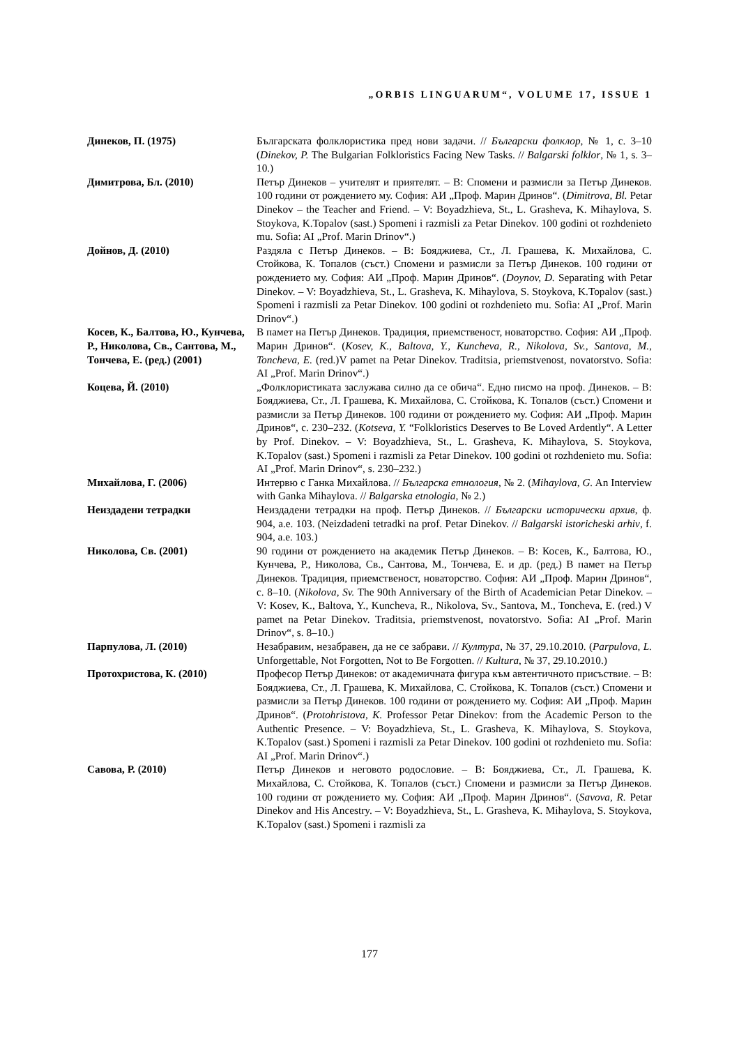„ORBIS LINGUARUM“, VOLUME 17, ISSUE 1
Динеков, П. (1975) Българската фолклористика пред нови задачи. // Български фолклор, № 1, с. 3–10 (Dinekov, P. The Bulgarian Folkloristics Facing New Tasks. // Balgarski folklor, № 1, s. 3–10.)
Димитрова, Бл. (2010) Петър Динеков – учителят и приятелят. – В: Спомени и размисли за Петър Динеков. 100 години от рождението му. София: АИ „Проф. Марин Дринов“. (Dimitrova, Bl. Petar Dinekov – the Teacher and Friend. – V: Boyadzhieva, St., L. Grasheva, K. Mihaylova, S. Stoykova, K.Topalov (sast.) Spomeni i razmisli za Petar Dinekov. 100 godini ot rozhdenieto mu. Sofia: AI „Prof. Marin Drinov“.)
Дойнов, Д. (2010) Раздяла с Петър Динеков. – В: Бояджиева, Ст., Л. Грашева, К. Михайлова, С. Стойкова, К. Топалов (съст.) Спомени и размисли за Петър Динеков. 100 години от рождението му. София: АИ „Проф. Марин Дринов“. (Doynov, D. Separating with Petar Dinekov. – V: Boyadzhieva, St., L. Grasheva, K. Mihaylova, S. Stoykova, K.Topalov (sast.) Spomeni i razmisli za Petar Dinekov. 100 godini ot rozhdenieto mu. Sofia: AI „Prof. Marin Drinov“.)
Косев, К., Балтова, Ю., Кунчева, Р., Николова, Св., Сантова, М., Тончева, Е. (ред.) (2001)
В памет на Петър Динеков. Традиция, приемственост, новаторство. София: АИ „Проф. Марин Дринов“. (Kosev, K., Baltova, Y., Kuncheva, R., Nikolova, Sv., Santova, M., Toncheva, E. (red.)V pamet na Petar Dinekov. Traditsia, priemstvenost, novatorstvo. Sofia: AI „Prof. Marin Drinov“.)
Коцева, Й. (2010) „Фолклористиката заслужава силно да се обича“. Едно писмо на проф. Динеков. – В: Бояджиева, Ст., Л. Грашева, К. Михайлова, С. Стойкова, К. Топалов (съст.) Спомени и размисли за Петър Динеков. 100 години от рождението му. София: АИ „Проф. Марин Дринов“, с. 230–232. (Kotseva, Y. “Folkloristics Deserves to Be Loved Ardently“. A Letter by Prof. Dinekov. – V: Boyadzhieva, St., L. Grasheva, K. Mihaylova, S. Stoykova, K.Topalov (sast.) Spomeni i razmisli za Petar Dinekov. 100 godini ot rozhdenieto mu. Sofia: AI „Prof. Marin Drinov“, s. 230–232.)
Михайлова, Г. (2006) Интервю с Ганка Михайлова. // Българска етнология, № 2. (Mihaylova, G. An Interview with Ganka Mihaylova. // Balgarska etnologia, № 2.)
Неиздадени тетрадки Неиздадени тетрадки на проф. Петър Динеков. // Български исторически архив, ф. 904, а.е. 103. (Neizdadeni tetradki na prof. Petar Dinekov. // Balgarski istoricheski arhiv, f. 904, a.e. 103.)
Николова, Св. (2001) 90 години от рождението на академик Петър Динеков. – В: Косев, К., Балтова, Ю., Кунчева, Р., Николова, Св., Сантова, М., Тончева, Е. и др. (ред.) В памет на Петър Динеков. Традиция, приемственост, новаторство. София: АИ „Проф. Марин Дринов“, с. 8–10. (Nikolova, Sv. The 90th Anniversary of the Birth of Academician Petar Dinekov. – V: Kosev, K., Baltova, Y., Kuncheva, R., Nikolova, Sv., Santova, M., Toncheva, E. (red.) V pamet na Petar Dinekov. Traditsia, priemstvenost, novatorstvo. Sofia: AI „Prof. Marin Drinov“, s. 8–10.)
Парпулова, Л. (2010) Незабравим, незабравен, да не се забрави. // Култура, № 37, 29.10.2010. (Parpulova, L. Unforgettable, Not Forgotten, Not to Be Forgotten. // Kultura, № 37, 29.10.2010.)
Протохристова, К. (2010) Професор Петър Динеков: от академичната фигура към автентичното присъствие. – В: Бояджиева, Ст., Л. Грашева, К. Михайлова, С. Стойкова, К. Топалов (съст.) Спомени и размисли за Петър Динеков. 100 години от рождението му. София: АИ „Проф. Марин Дринов“. (Protohristova, K. Professor Petar Dinekov: from the Academic Person to the Authentic Presence. – V: Boyadzhieva, St., L. Grasheva, K. Mihaylova, S. Stoykova, K.Topalov (sast.) Spomeni i razmisli za Petar Dinekov. 100 godini ot rozhdenieto mu. Sofia: AI „Prof. Marin Drinov“.)
Савова, Р. (2010) Петър Динеков и неговото родословие. – В: Бояджиева, Ст., Л. Грашева, К. Михайлова, С. Стойкова, К. Топалов (съст.) Спомени и размисли за Петър Динеков. 100 години от рождението му. София: АИ „Проф. Марин Дринов“. (Savova, R. Petar Dinekov and His Ancestry. – V: Boyadzhieva, St., L. Grasheva, K. Mihaylova, S. Stoykova, K.Topalov (sast.) Spomeni i razmisli za
177